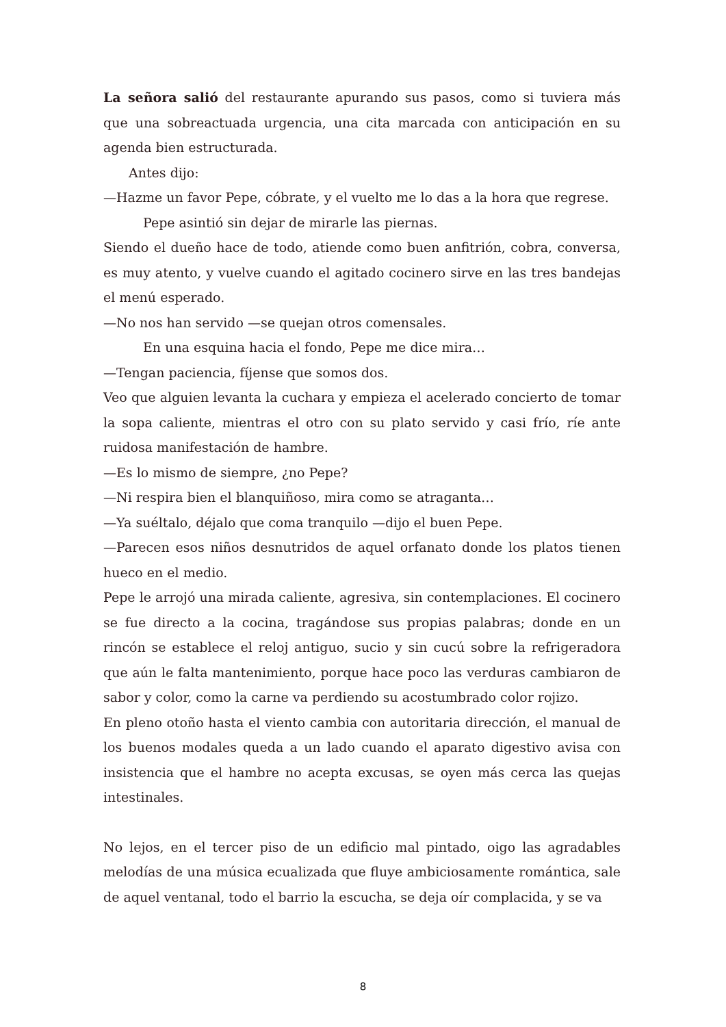La señora salió del restaurante apurando sus pasos, como si tuviera más que una sobreactuada urgencia, una cita marcada con anticipación en su agenda bien estructurada.
Antes dijo:
—Hazme un favor Pepe, cóbrate, y el vuelto me lo das a la hora que regrese.
Pepe asintió sin dejar de mirarle las piernas.
Siendo el dueño hace de todo, atiende como buen anfitrión, cobra, conversa, es muy atento, y vuelve cuando el agitado cocinero sirve en las tres bandejas el menú esperado.
—No nos han servido —se quejan otros comensales.
En una esquina hacia el fondo, Pepe me dice mira…
—Tengan paciencia, fíjense que somos dos.
Veo que alguien levanta la cuchara y empieza el acelerado concierto de tomar la sopa caliente, mientras el otro con su plato servido y casi frío, ríe ante ruidosa manifestación de hambre.
—Es lo mismo de siempre, ¿no Pepe?
—Ni respira bien el blanquiñoso, mira como se atraganta…
—Ya suéltalo, déjalo que coma tranquilo —dijo el buen Pepe.
—Parecen esos niños desnutridos de aquel orfanato donde los platos tienen hueco en el medio.
Pepe le arrojó una mirada caliente, agresiva, sin contemplaciones. El cocinero se fue directo a la cocina, tragándose sus propias palabras; donde en un rincón se establece el reloj antiguo, sucio y sin cucú sobre la refrigeradora que aún le falta mantenimiento, porque hace poco las verduras cambiaron de sabor y color, como la carne va perdiendo su acostumbrado color rojizo.
En pleno otoño hasta el viento cambia con autoritaria dirección, el manual de los buenos modales queda a un lado cuando el aparato digestivo avisa con insistencia que el hambre no acepta excusas, se oyen más cerca las quejas intestinales.
No lejos, en el tercer piso de un edificio mal pintado, oigo las agradables melodías de una música ecualizada que fluye ambiciosamente romántica, sale de aquel ventanal, todo el barrio la escucha, se deja oír complacida, y se va
8